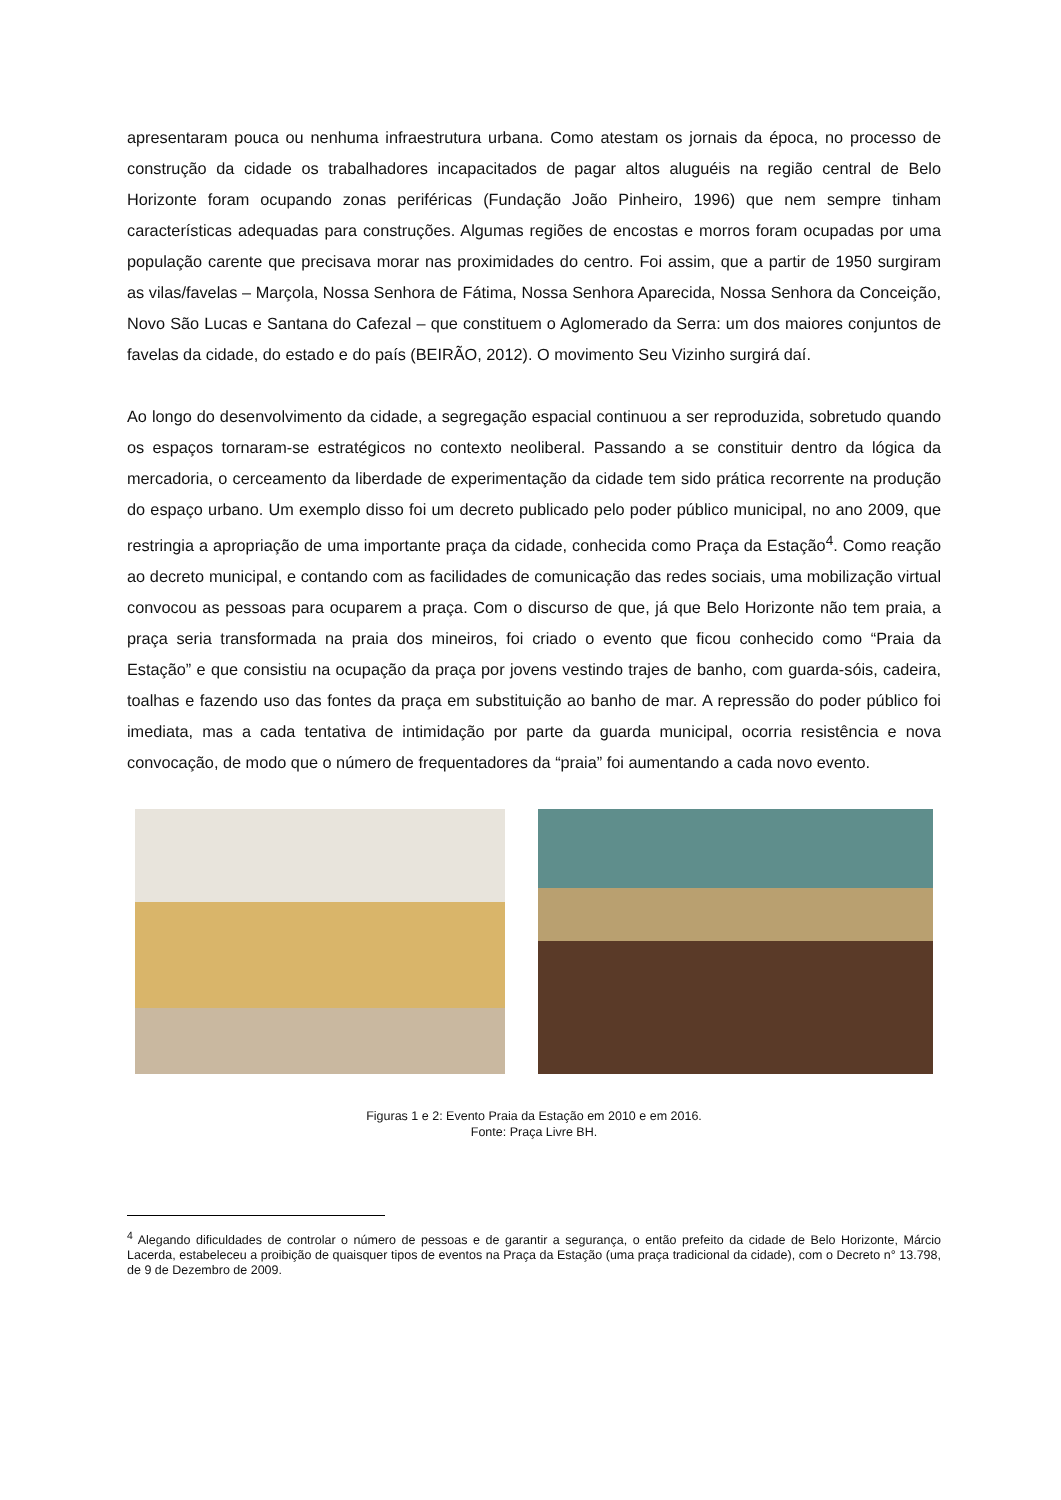apresentaram pouca ou nenhuma infraestrutura urbana. Como atestam os jornais da época, no processo de construção da cidade os trabalhadores incapacitados de pagar altos aluguéis na região central de Belo Horizonte foram ocupando zonas periféricas (Fundação João Pinheiro, 1996) que nem sempre tinham características adequadas para construções. Algumas regiões de encostas e morros foram ocupadas por uma população carente que precisava morar nas proximidades do centro. Foi assim, que a partir de 1950 surgiram as vilas/favelas – Marçola, Nossa Senhora de Fátima, Nossa Senhora Aparecida, Nossa Senhora da Conceição, Novo São Lucas e Santana do Cafezal – que constituem o Aglomerado da Serra: um dos maiores conjuntos de favelas da cidade, do estado e do país (BEIRÃO, 2012). O movimento Seu Vizinho surgirá daí.
Ao longo do desenvolvimento da cidade, a segregação espacial continuou a ser reproduzida, sobretudo quando os espaços tornaram-se estratégicos no contexto neoliberal. Passando a se constituir dentro da lógica da mercadoria, o cerceamento da liberdade de experimentação da cidade tem sido prática recorrente na produção do espaço urbano. Um exemplo disso foi um decreto publicado pelo poder público municipal, no ano 2009, que restringia a apropriação de uma importante praça da cidade, conhecida como Praça da Estação<sup>4</sup>. Como reação ao decreto municipal, e contando com as facilidades de comunicação das redes sociais, uma mobilização virtual convocou as pessoas para ocuparem a praça. Com o discurso de que, já que Belo Horizonte não tem praia, a praça seria transformada na praia dos mineiros, foi criado o evento que ficou conhecido como “Praia da Estação” e que consistiu na ocupação da praça por jovens vestindo trajes de banho, com guarda-sóis, cadeira, toalhas e fazendo uso das fontes da praça em substituição ao banho de mar. A repressão do poder público foi imediata, mas a cada tentativa de intimidação por parte da guarda municipal, ocorria resistência e nova convocação, de modo que o número de frequentadores da “praia” foi aumentando a cada novo evento.
Figuras 1 e 2: Evento Praia da Estação em 2010 e em 2016.
Fonte: Praça Livre BH.
<sup>4</sup> Alegando dificuldades de controlar o número de pessoas e de garantir a segurança, o então prefeito da cidade de Belo Horizonte, Márcio Lacerda, estabeleceu a proibição de quaisquer tipos de eventos na Praça da Estação (uma praça tradicional da cidade), com o Decreto n° 13.798, de 9 de Dezembro de 2009.